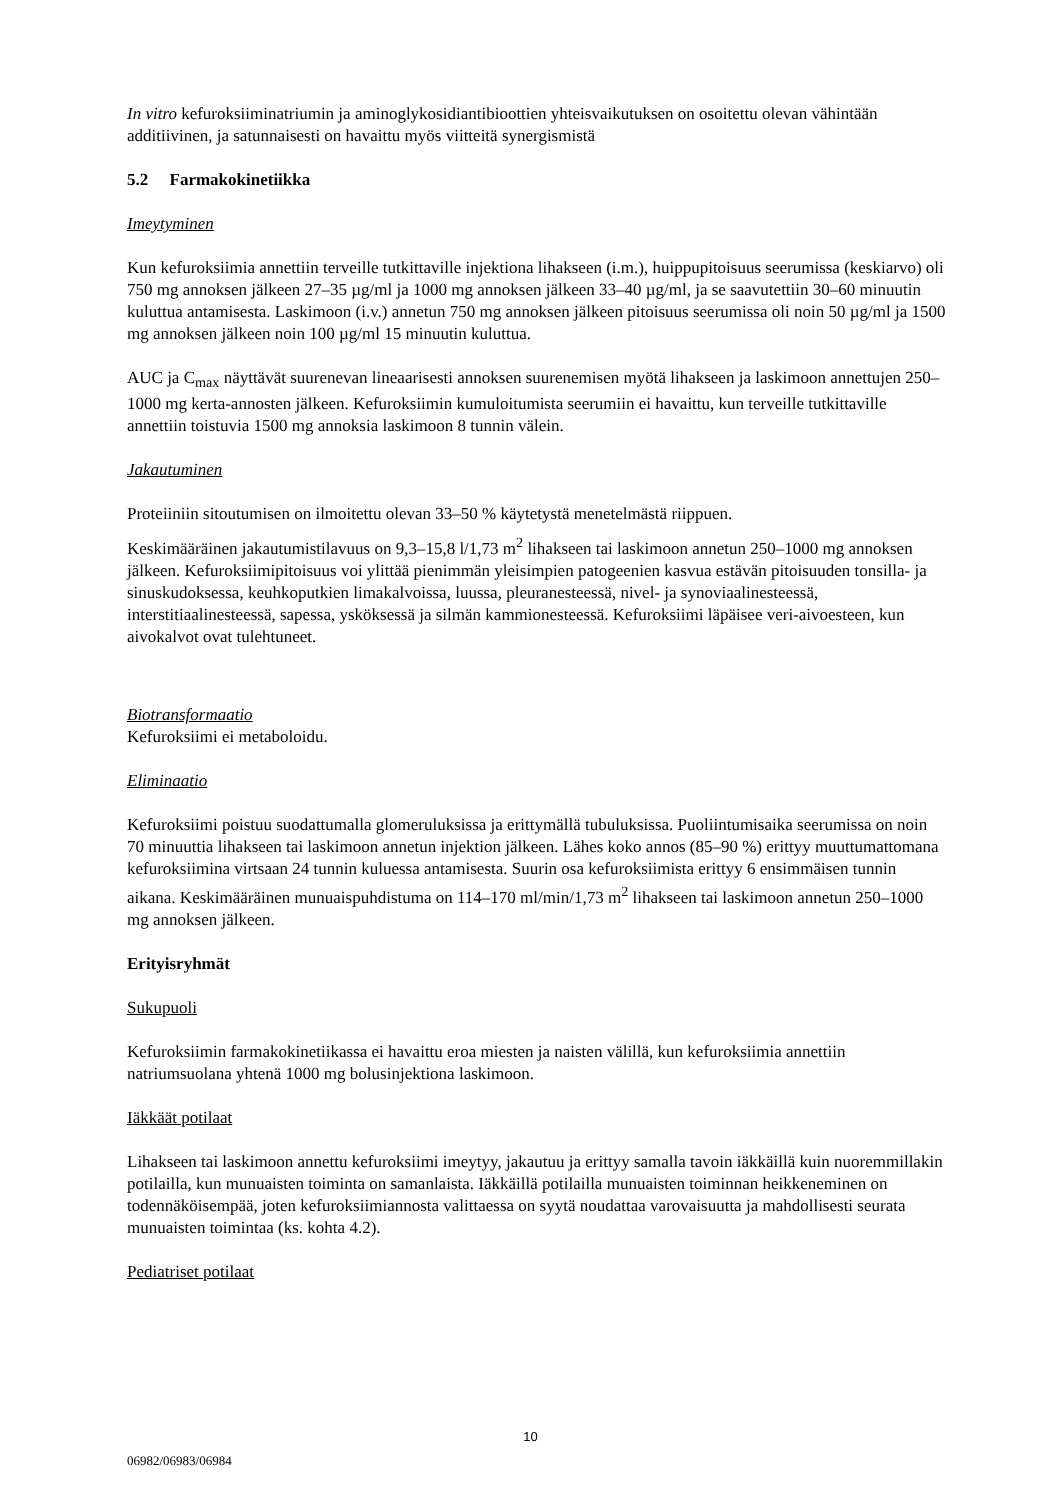In vitro kefuroksiiminatriumin ja aminoglykosidiantibioottien yhteisvaikutuksen on osoitettu olevan vähintään additiivinen, ja satunnaisesti on havaittu myös viitteitä synergismistä
5.2 Farmakokinetiikka
Imeytyminen
Kun kefuroksiimia annettiin terveille tutkittaville injektiona lihakseen (i.m.), huippupitoisuus seerumissa (keskiarvo) oli 750 mg annoksen jälkeen 27–35 µg/ml ja 1000 mg annoksen jälkeen 33–40 µg/ml, ja se saavutettiin 30–60 minuutin kuluttua antamisesta. Laskimoon (i.v.) annetun 750 mg annoksen jälkeen pitoisuus seerumissa oli noin 50 µg/ml ja 1500 mg annoksen jälkeen noin 100 µg/ml 15 minuutin kuluttua.
AUC ja C<sub>max</sub> näyttävät suurenevan lineaarisesti annoksen suurenemisen myötä lihakseen ja laskimoon annettujen 250–1000 mg kerta-annosten jälkeen. Kefuroksiimin kumuloitumista seerumiin ei havaittu, kun terveille tutkittaville annettiin toistuvia 1500 mg annoksia laskimoon 8 tunnin välein.
Jakautuminen
Proteiiniin sitoutumisen on ilmoitettu olevan 33–50 % käytetystä menetelmästä riippuen.
Keskimääräinen jakautumistilavuus on 9,3–15,8 l/1,73 m<sup>2</sup> lihakseen tai laskimoon annetun 250–1000 mg annoksen jälkeen. Kefuroksiimipitoisuus voi ylittää pienimmän yleisimpien patogeenien kasvua estävän pitoisuuden tonsilla- ja sinuskudoksessa, keuhkoputkien limakalvoissa, luussa, pleuranesteessä, nivel- ja synoviaalinesteessä, interstitiaalinesteessä, sapessa, ysköksessä ja silmän kammionesteessä. Kefuroksiimi läpäisee veri-aivoesteen, kun aivokalvot ovat tulehtuneet.
Biotransformaatio
Kefuroksiimi ei metaboloidu.
Eliminaatio
Kefuroksiimi poistuu suodattumalla glomeruluksissa ja erittymällä tubuluksissa. Puoliintumisaika seerumissa on noin 70 minuuttia lihakseen tai laskimoon annetun injektion jälkeen. Lähes koko annos (85–90 %) erittyy muuttumattomana kefuroksiimina virtsaan 24 tunnin kuluessa antamisesta. Suurin osa kefuroksiimista erittyy 6 ensimmäisen tunnin aikana. Keskimääräinen munuaispuhdistuma on 114–170 ml/min/1,73 m<sup>2</sup> lihakseen tai laskimoon annetun 250–1000 mg annoksen jälkeen.
Erityisryhmät
Sukupuoli
Kefuroksiimin farmakokinetiikassa ei havaittu eroa miesten ja naisten välillä, kun kefuroksiimia annettiin natriumsuolana yhtenä 1000 mg bolusinjektiona laskimoon.
Iäkkäät potilaat
Lihakseen tai laskimoon annettu kefuroksiimi imeytyy, jakautuu ja erittyy samalla tavoin iäkkäillä kuin nuoremmillakin potilailla, kun munuaisten toiminta on samanlaista. Iäkkäillä potilailla munuaisten toiminnan heikkeneminen on todennäköisempää, joten kefuroksiimiannosta valittaessa on syytä noudattaa varovaisuutta ja mahdollisesti seurata munuaisten toimintaa (ks. kohta 4.2).
Pediatriset potilaat
10
06982/06983/06984